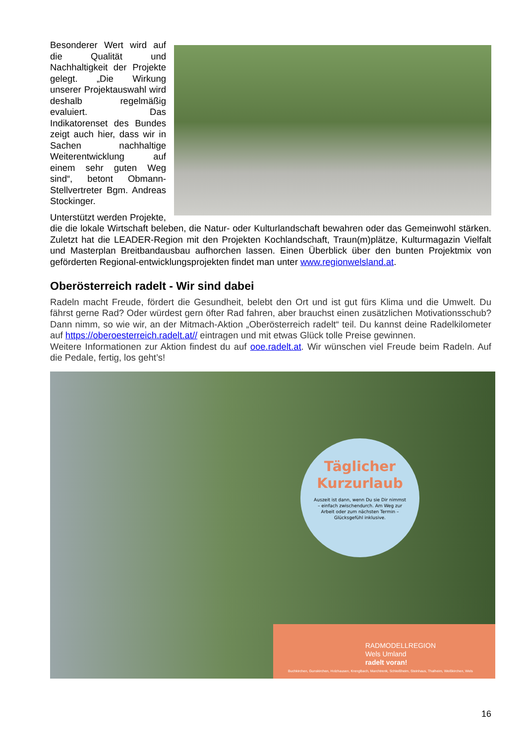Besonderer Wert wird auf die Qualität und Nachhaltigkeit der Projekte gelegt. „Die Wirkung unserer Projektauswahl wird deshalb regelmäßig evaluiert. Das Indikatorenset des Bundes zeigt auch hier, dass wir in Sachen nachhaltige Weiterentwicklung auf einem sehr guten Weg sind“, betont Obmann-Stellvertreter Bgm. Andreas Stockinger.
Unterstützt werden Projekte, die die lokale Wirtschaft beleben, die Natur- oder Kulturlandschaft bewahren oder das Gemeinwohl stärken. Zuletzt hat die LEADER-Region mit den Projekten Kochlandschaft, Traun(m)plätze, Kulturmagazin Vielfalt und Masterplan Breitbandausbau aufhorchen lassen. Einen Überblick über den bunten Projektmix von geförderten Regional-entwicklungsprojekten findet man unter www.regionwelsland.at.
Oberösterreich radelt - Wir sind dabei
Radeln macht Freude, fördert die Gesundheit, belebt den Ort und ist gut fürs Klima und die Umwelt. Du fährst gerne Rad? Oder würdest gern öfter Rad fahren, aber brauchst einen zusätzlichen Motivationsschub? Dann nimm, so wie wir, an der Mitmach-Aktion „Oberösterreich radelt“ teil. Du kannst deine Radelkilometer auf https://oberoesterreich.radelt.at// eintragen und mit etwas Glück tolle Preise gewinnen.
Weitere Informationen zur Aktion findest du auf ooe.radelt.at. Wir wünschen viel Freude beim Radeln. Auf die Pedale, fertig, los geht’s!
Täglicher Kurzurlaub
Auszeit ist dann, wenn Du sie Dir nimmst – einfach zwischendurch. Am Weg zur Arbeit oder zum nächsten Termin – Glücksgefühl inklusive.
RADMODELLREGION
Wels Umland
radelt voran!
Buchkirchen, Gunskirchen, Holzhausen, Krenglbach, Marchtrenk, Schleißheim, Steinhaus, Thalheim, Weißkirchen, Wels
16